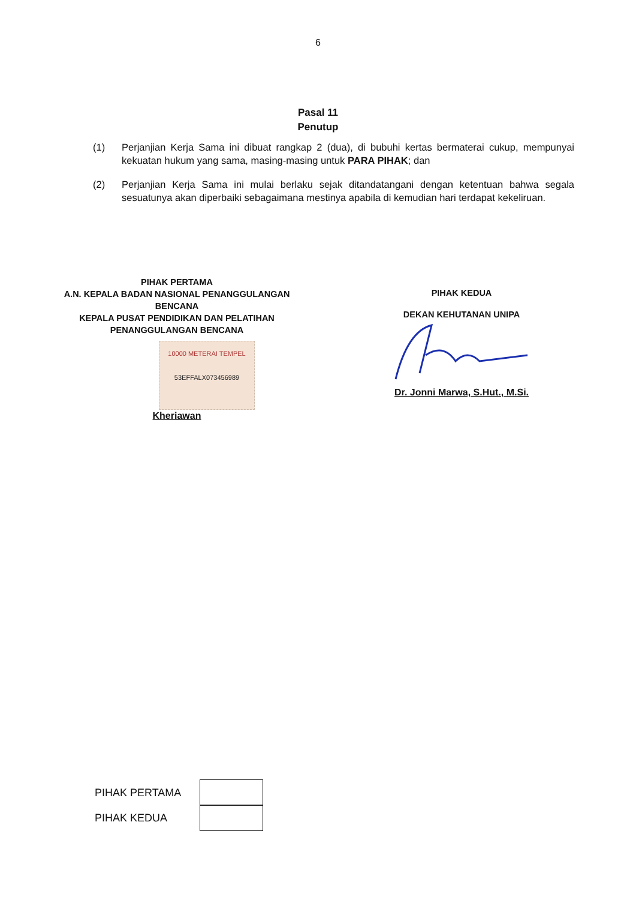6
Pasal 11
Penutup
(1) Perjanjian Kerja Sama ini dibuat rangkap 2 (dua), di bubuhi kertas bermaterai cukup, mempunyai kekuatan hukum yang sama, masing-masing untuk PARA PIHAK; dan
(2) Perjanjian Kerja Sama ini mulai berlaku sejak ditandatangani dengan ketentuan bahwa segala sesuatunya akan diperbaiki sebagaimana mestinya apabila di kemudian hari terdapat kekeliruan.
PIHAK PERTAMA
A.N. KEPALA BADAN NASIONAL PENANGGULANGAN BENCANA
KEPALA PUSAT PENDIDIKAN DAN PELATIHAN PENANGGULANGAN BENCANA
10000 METERAI TEMPEL
53EFFALX073456989
Kheriawan
PIHAK KEDUA
DEKAN KEHUTANAN UNIPA
Dr. Jonni Marwa, S.Hut., M.Si.
PIHAK PERTAMA
PIHAK KEDUA